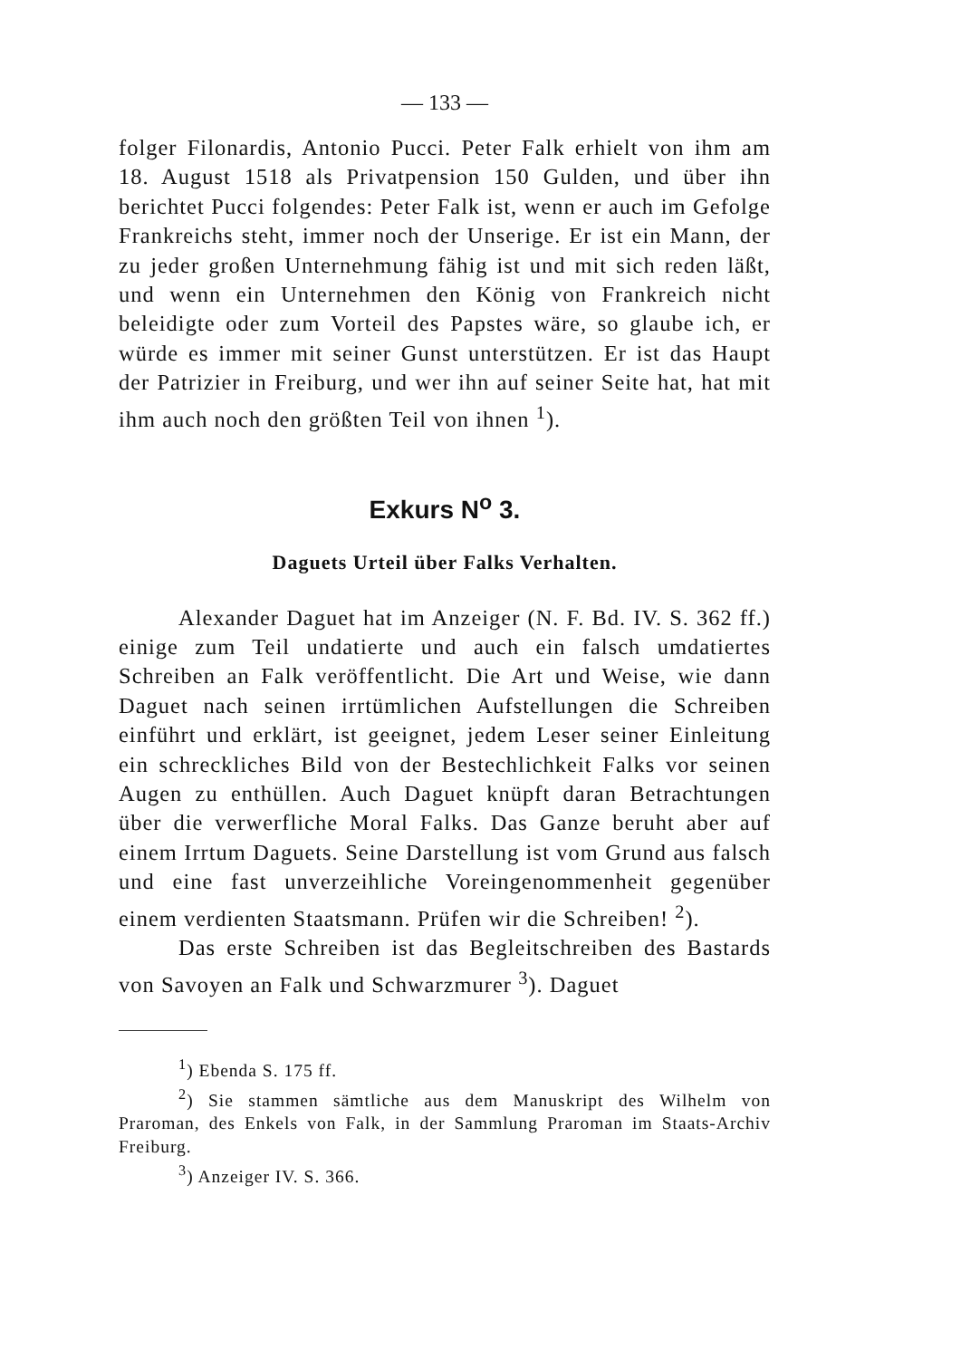— 133 —
folger Filonardis, Antonio Pucci. Peter Falk erhielt von ihm am 18. August 1518 als Privatpension 150 Gulden, und über ihn berichtet Pucci folgendes: Peter Falk ist, wenn er auch im Gefolge Frankreichs steht, immer noch der Unserige. Er ist ein Mann, der zu jeder großen Unternehmung fähig ist und mit sich reden läßt, und wenn ein Unternehmen den König von Frankreich nicht beleidigte oder zum Vorteil des Papstes wäre, so glaube ich, er würde es immer mit seiner Gunst unterstützen. Er ist das Haupt der Patrizier in Freiburg, und wer ihn auf seiner Seite hat, hat mit ihm auch noch den größten Teil von ihnen <sup>1</sup>).
Exkurs N<sup>o</sup> 3.
Daguets Urteil über Falks Verhalten.
Alexander Daguet hat im Anzeiger (N. F. Bd. IV. S. 362 ff.) einige zum Teil undatierte und auch ein falsch umdatiertes Schreiben an Falk veröffentlicht. Die Art und Weise, wie dann Daguet nach seinen irrtümlichen Aufstellungen die Schreiben einführt und erklärt, ist geeignet, jedem Leser seiner Einleitung ein schreckliches Bild von der Bestechlichkeit Falks vor seinen Augen zu enthüllen. Auch Daguet knüpft daran Betrachtungen über die verwerfliche Moral Falks. Das Ganze beruht aber auf einem Irrtum Daguets. Seine Darstellung ist vom Grund aus falsch und eine fast unverzeihliche Voreingenommenheit gegenüber einem verdienten Staatsmann. Prüfen wir die Schreiben! <sup>2</sup>).
Das erste Schreiben ist das Begleitschreiben des Bastards von Savoyen an Falk und Schwarzmurer <sup>3</sup>). Daguet
<sup>1</sup>) Ebenda S. 175 ff.
<sup>2</sup>) Sie stammen sämtliche aus dem Manuskript des Wilhelm von Praroman, des Enkels von Falk, in der Sammlung Praroman im Staats-Archiv Freiburg.
<sup>3</sup>) Anzeiger IV. S. 366.